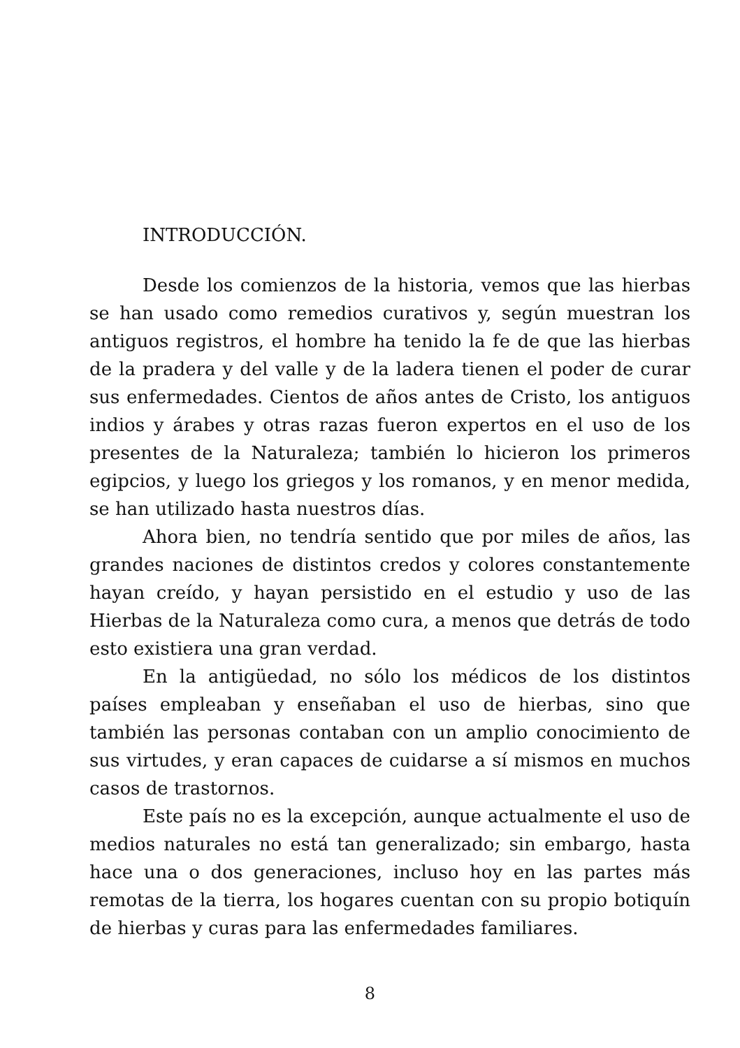INTRODUCCIÓN.
Desde los comienzos de la historia, vemos que las hierbas se han usado como remedios curativos y, según muestran los antiguos registros, el hombre ha tenido la fe de que las hierbas de la pradera y del valle y de la ladera tienen el poder de curar sus enfermedades. Cientos de años antes de Cristo, los antiguos indios y árabes y otras razas fueron expertos en el uso de los presentes de la Naturaleza; también lo hicieron los primeros egipcios, y luego los griegos y los romanos, y en menor medida, se han utilizado hasta nuestros días.
Ahora bien, no tendría sentido que por miles de años, las grandes naciones de distintos credos y colores constantemente hayan creído, y hayan persistido en el estudio y uso de las Hierbas de la Naturaleza como cura, a menos que detrás de todo esto existiera una gran verdad.
En la antigüedad, no sólo los médicos de los distintos países empleaban y enseñaban el uso de hierbas, sino que también las personas contaban con un amplio conocimiento de sus virtudes, y eran capaces de cuidarse a sí mismos en muchos casos de trastornos.
Este país no es la excepción, aunque actualmente el uso de medios naturales no está tan generalizado; sin embargo, hasta hace una o dos generaciones, incluso hoy en las partes más remotas de la tierra, los hogares cuentan con su propio botiquín de hierbas y curas para las enfermedades familiares.
8